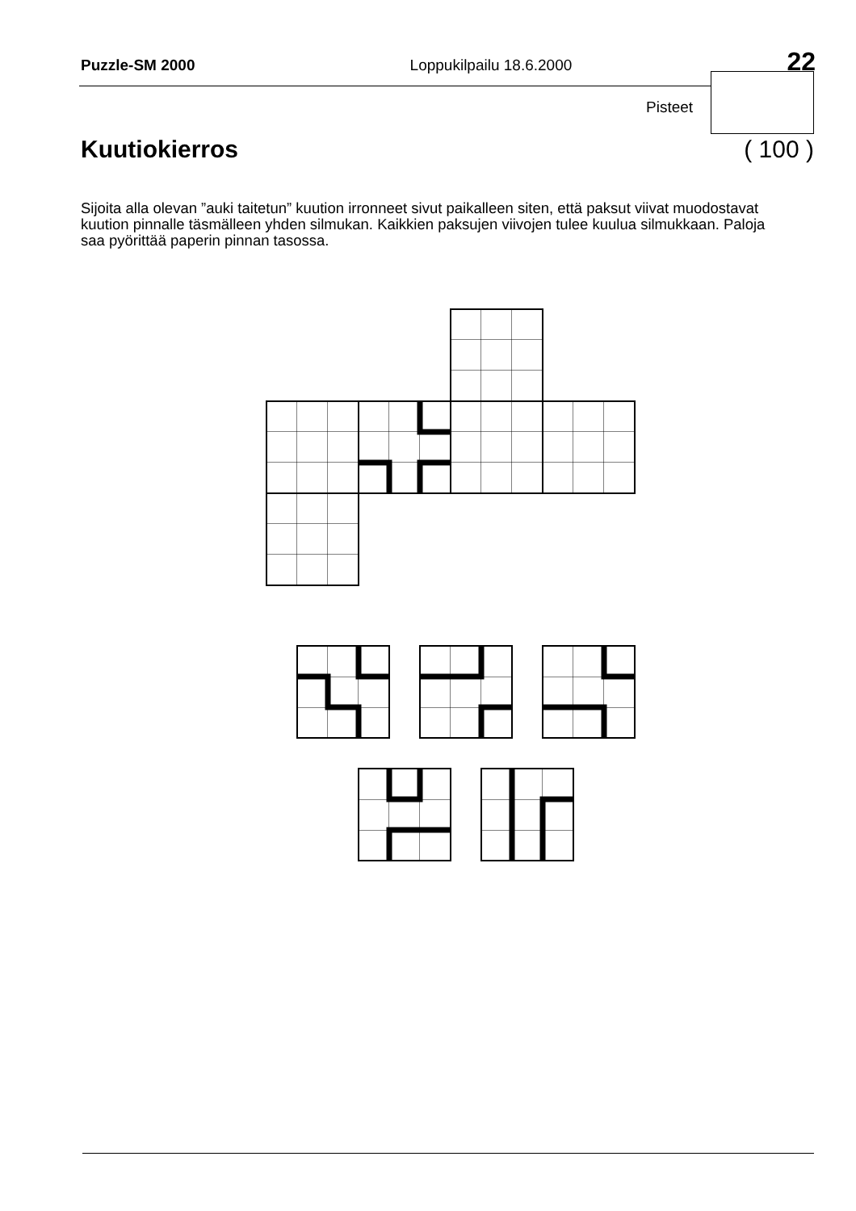Puzzle-SM 2000 Loppukilpailu 18.6.2000 22
Pisteet
Kuutiokierros ( 100 )
Sijoita alla olevan ”auki taitetun” kuution irronneet sivut paikalleen siten, että paksut viivat muodostavat kuution pinnalle täsmälleen yhden silmukan. Kaikkien paksujen viivojen tulee kuulua silmukkaan. Paloja saa pyörittää paperin pinnan tasossa.